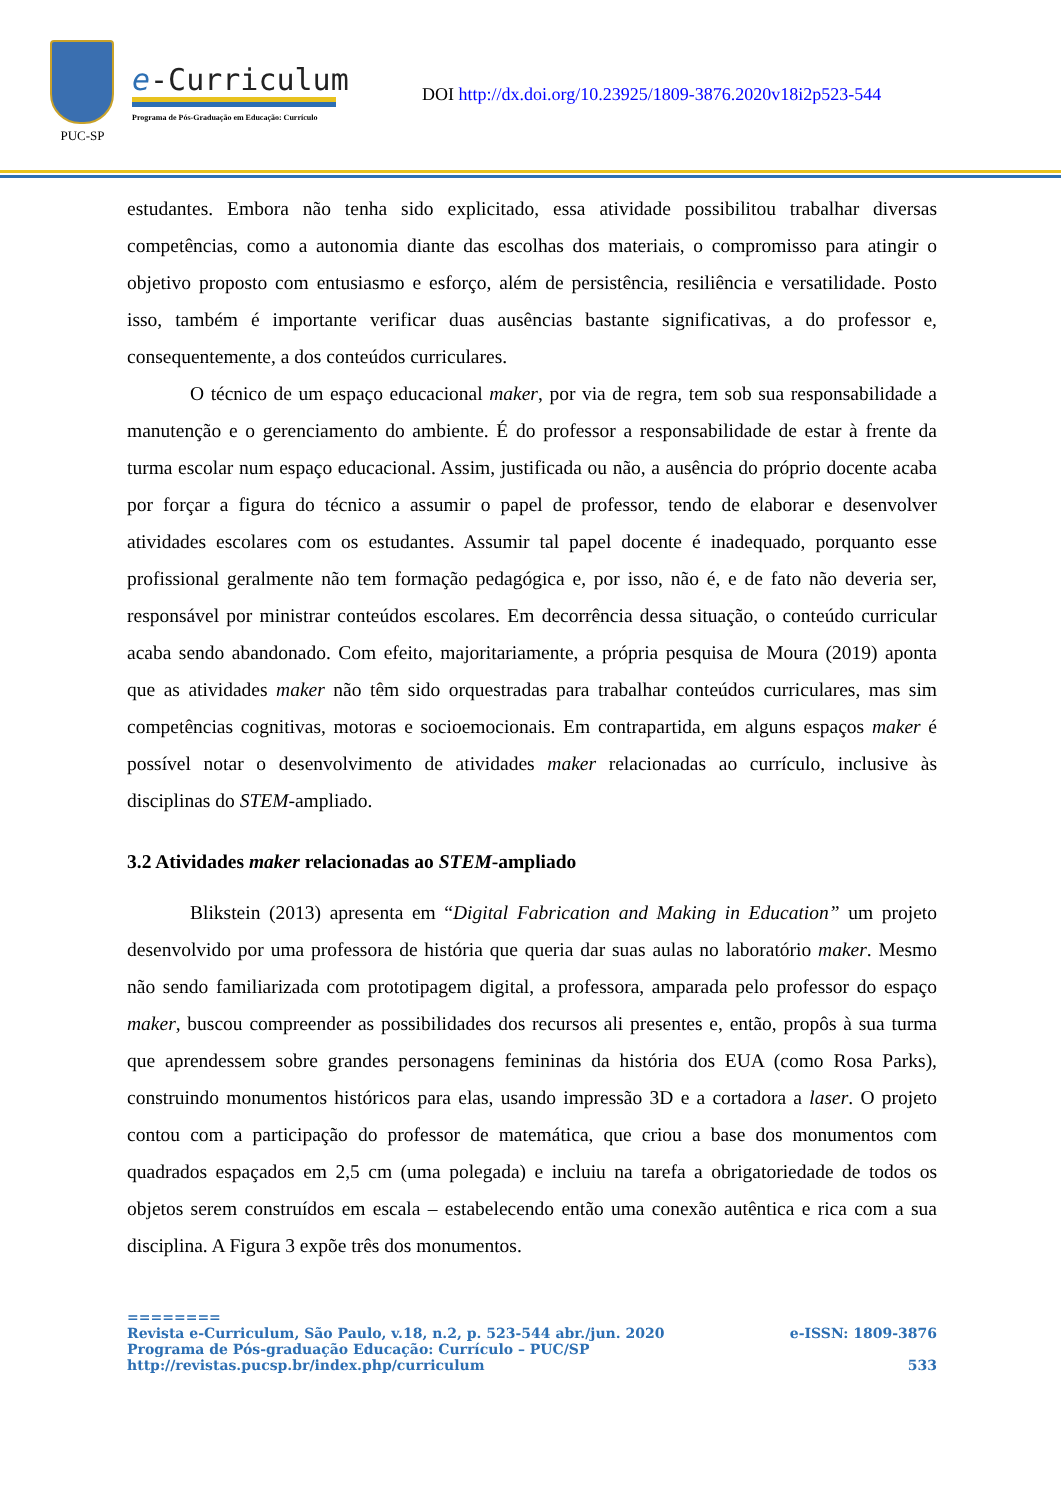PUC-SP
e-Curriculum
Programa de Pós-Graduação em Educação: Currículo
DOI http://dx.doi.org/10.23925/1809-3876.2020v18i2p523-544
estudantes. Embora não tenha sido explicitado, essa atividade possibilitou trabalhar diversas competências, como a autonomia diante das escolhas dos materiais, o compromisso para atingir o objetivo proposto com entusiasmo e esforço, além de persistência, resiliência e versatilidade. Posto isso, também é importante verificar duas ausências bastante significativas, a do professor e, consequentemente, a dos conteúdos curriculares.
O técnico de um espaço educacional maker, por via de regra, tem sob sua responsabilidade a manutenção e o gerenciamento do ambiente. É do professor a responsabilidade de estar à frente da turma escolar num espaço educacional. Assim, justificada ou não, a ausência do próprio docente acaba por forçar a figura do técnico a assumir o papel de professor, tendo de elaborar e desenvolver atividades escolares com os estudantes. Assumir tal papel docente é inadequado, porquanto esse profissional geralmente não tem formação pedagógica e, por isso, não é, e de fato não deveria ser, responsável por ministrar conteúdos escolares. Em decorrência dessa situação, o conteúdo curricular acaba sendo abandonado. Com efeito, majoritariamente, a própria pesquisa de Moura (2019) aponta que as atividades maker não têm sido orquestradas para trabalhar conteúdos curriculares, mas sim competências cognitivas, motoras e socioemocionais. Em contrapartida, em alguns espaços maker é possível notar o desenvolvimento de atividades maker relacionadas ao currículo, inclusive às disciplinas do STEM-ampliado.
3.2 Atividades maker relacionadas ao STEM-ampliado
Blikstein (2013) apresenta em “Digital Fabrication and Making in Education” um projeto desenvolvido por uma professora de história que queria dar suas aulas no laboratório maker. Mesmo não sendo familiarizada com prototipagem digital, a professora, amparada pelo professor do espaço maker, buscou compreender as possibilidades dos recursos ali presentes e, então, propôs à sua turma que aprendessem sobre grandes personagens femininas da história dos EUA (como Rosa Parks), construindo monumentos históricos para elas, usando impressão 3D e a cortadora a laser. O projeto contou com a participação do professor de matemática, que criou a base dos monumentos com quadrados espaçados em 2,5 cm (uma polegada) e incluiu na tarefa a obrigatoriedade de todos os objetos serem construídos em escala – estabelecendo então uma conexão autêntica e rica com a sua disciplina. A Figura 3 expõe três dos monumentos.
========
Revista e-Curriculum, São Paulo, v.18, n.2, p. 523-544 abr./jun. 2020 e-ISSN: 1809-3876
Programa de Pós-graduação Educação: Currículo – PUC/SP
http://revistas.pucsp.br/index.php/curriculum 533